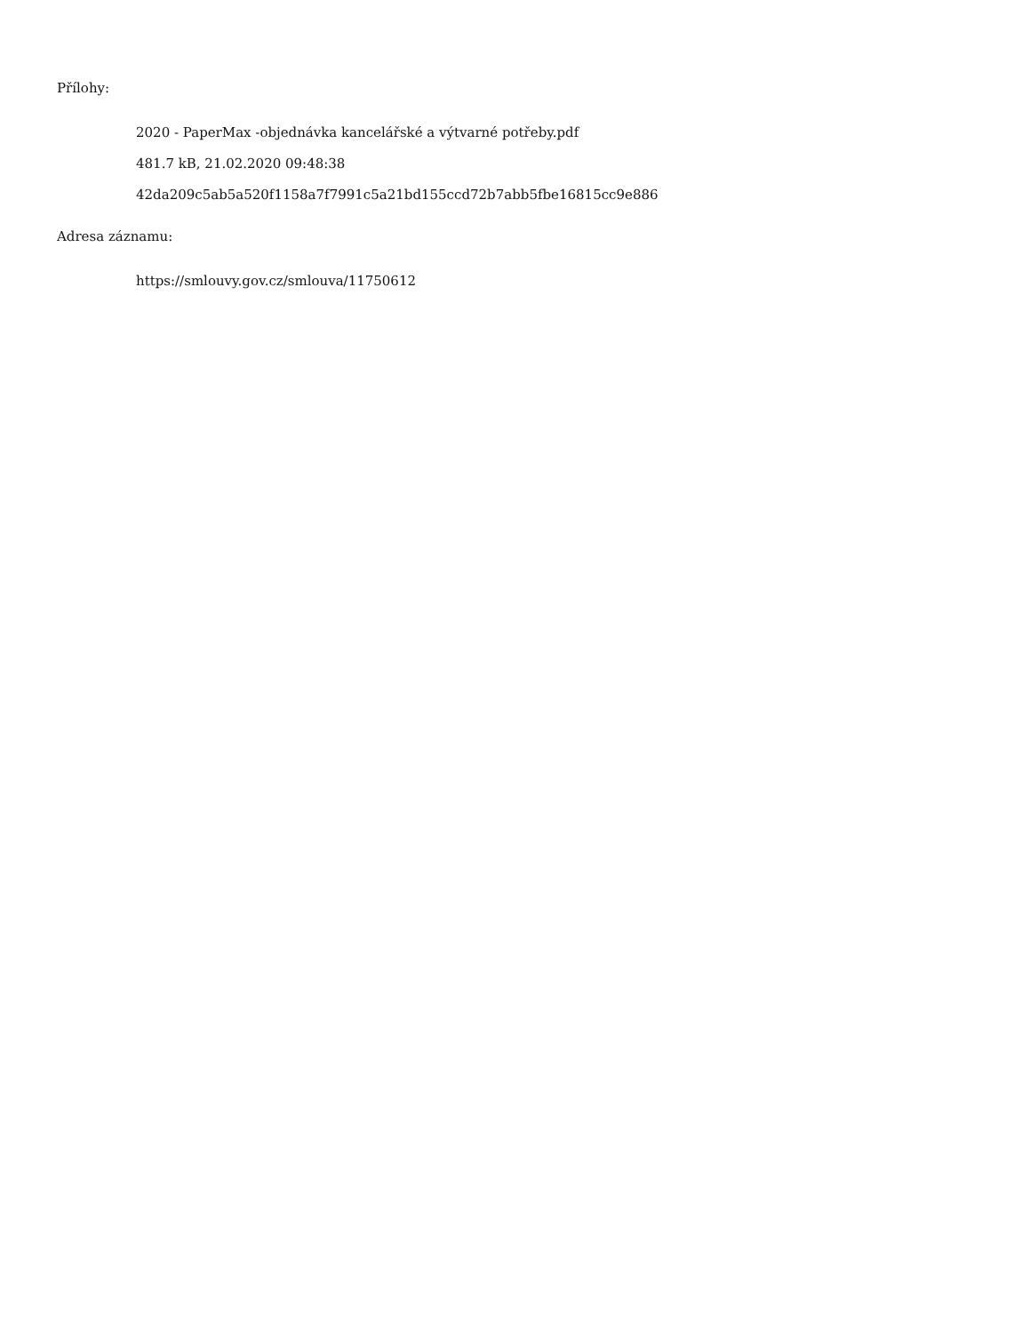Přílohy:
2020 - PaperMax -objednávka kancelářské a výtvarné potřeby.pdf
481.7 kB, 21.02.2020 09:48:38
42da209c5ab5a520f1158a7f7991c5a21bd155ccd72b7abb5fbe16815cc9e886
Adresa záznamu:
https://smlouvy.gov.cz/smlouva/11750612